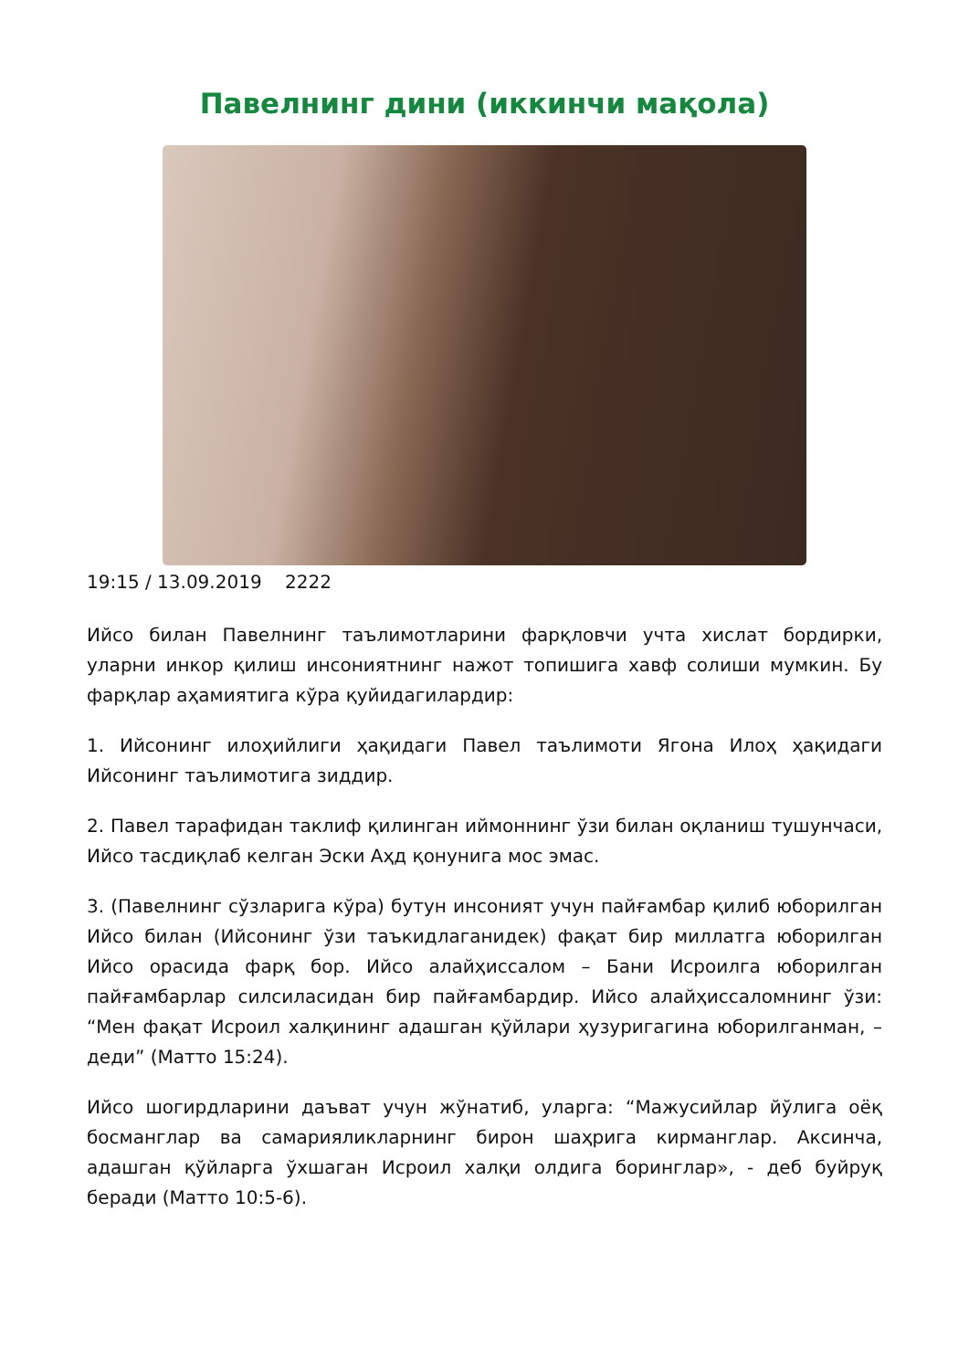Павелнинг дини (иккинчи мақола)
19:15 / 13.09.2019 2222
Ийсо билан Павелнинг таълимотларини фарқловчи учта хислат бордирки, уларни инкор қилиш инсониятнинг нажот топишига хавф солиши мумкин. Бу фарқлар аҳамиятига кўра қуйидагилардир:
1. Ийсонинг илоҳийлиги ҳақидаги Павел таълимоти Ягона Илоҳ ҳақидаги Ийсонинг таълимотига зиддир.
2. Павел тарафидан таклиф қилинган иймоннинг ўзи билан оқланиш тушунчаси, Ийсо тасдиқлаб келган Эски Аҳд қонунига мос эмас.
3. (Павелнинг сўзларига кўра) бутун инсоният учун пайғамбар қилиб юборилган Ийсо билан (Ийсонинг ўзи таъкидлаганидек) фақат бир миллатга юборилган Ийсо орасида фарқ бор. Ийсо алайҳиссалом – Бани Исроилга юборилган пайғамбарлар силсиласидан бир пайғамбардир. Ийсо алайҳиссаломнинг ўзи: “Мен фақат Исроил халқининг адашган қўйлари ҳузуригагина юборилганман, – деди” (Матто 15:24).
Ийсо шогирдларини даъват учун жўнатиб, уларга: “Мажусийлар йўлига оёқ босманглар ва самарияликларнинг бирон шаҳрига кирманглар. Аксинча, адашган қўйларга ўхшаган Исроил халқи олдига боринглар», - деб буйруқ беради (Матто 10:5-6).